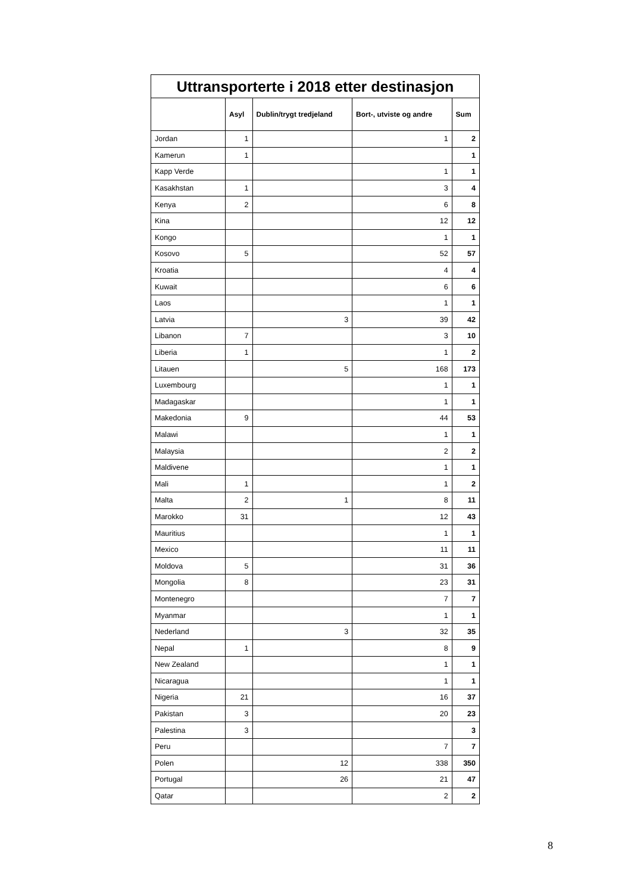| Uttransporterte i 2018 etter destinasjon | | | | |
| --- | --- | --- | --- | --- |
| | Asyl | Dublin/trygt tredjeland | Bort-, utviste og andre | Sum |
| Jordan | 1 | | 1 | 2 |
| Kamerun | 1 | | | 1 |
| Kapp Verde | | | 1 | 1 |
| Kasakhstan | 1 | | 3 | 4 |
| Kenya | 2 | | 6 | 8 |
| Kina | | | 12 | 12 |
| Kongo | | | 1 | 1 |
| Kosovo | 5 | | 52 | 57 |
| Kroatia | | | 4 | 4 |
| Kuwait | | | 6 | 6 |
| Laos | | | 1 | 1 |
| Latvia | | 3 | 39 | 42 |
| Libanon | 7 | | 3 | 10 |
| Liberia | 1 | | 1 | 2 |
| Litauen | | 5 | 168 | 173 |
| Luxembourg | | | 1 | 1 |
| Madagaskar | | | 1 | 1 |
| Makedonia | 9 | | 44 | 53 |
| Malawi | | | 1 | 1 |
| Malaysia | | | 2 | 2 |
| Maldivene | | | 1 | 1 |
| Mali | 1 | | 1 | 2 |
| Malta | 2 | 1 | 8 | 11 |
| Marokko | 31 | | 12 | 43 |
| Mauritius | | | 1 | 1 |
| Mexico | | | 11 | 11 |
| Moldova | 5 | | 31 | 36 |
| Mongolia | 8 | | 23 | 31 |
| Montenegro | | | 7 | 7 |
| Myanmar | | | 1 | 1 |
| Nederland | | 3 | 32 | 35 |
| Nepal | 1 | | 8 | 9 |
| New Zealand | | | 1 | 1 |
| Nicaragua | | | 1 | 1 |
| Nigeria | 21 | | 16 | 37 |
| Pakistan | 3 | | 20 | 23 |
| Palestina | 3 | | | 3 |
| Peru | | | 7 | 7 |
| Polen | | 12 | 338 | 350 |
| Portugal | | 26 | 21 | 47 |
| Qatar | | | 2 | 2 |
8